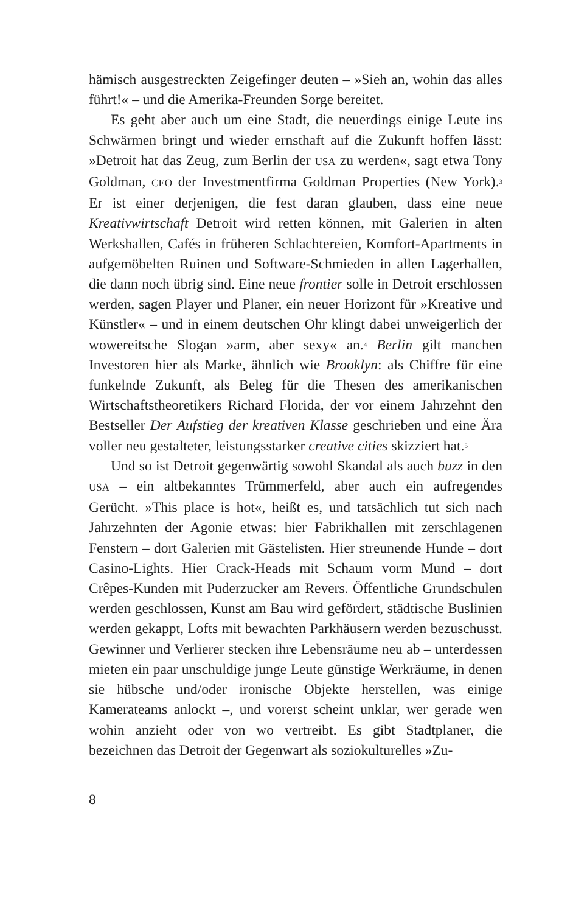hämisch ausgestreckten Zeigefinger deuten – »Sieh an, wohin das alles führt!« – und die Amerika-Freunden Sorge bereitet.
Es geht aber auch um eine Stadt, die neuerdings einige Leute ins Schwärmen bringt und wieder ernsthaft auf die Zukunft hoffen lässt: »Detroit hat das Zeug, zum Berlin der USA zu werden«, sagt etwa Tony Goldman, CEO der Investmentfirma Goldman Properties (New York).<sup>3</sup> Er ist einer derjenigen, die fest daran glauben, dass eine neue Kreativwirtschaft Detroit wird retten können, mit Galerien in alten Werkshallen, Cafés in früheren Schlachtereien, Komfort-Apartments in aufgemöbelten Ruinen und Software-Schmieden in allen Lagerhallen, die dann noch übrig sind. Eine neue frontier solle in Detroit erschlossen werden, sagen Player und Planer, ein neuer Horizont für »Kreative und Künstler« – und in einem deutschen Ohr klingt dabei unweigerlich der wowereitsche Slogan »arm, aber sexy« an.<sup>4</sup> Berlin gilt manchen Investoren hier als Marke, ähnlich wie Brooklyn: als Chiffre für eine funkelnde Zukunft, als Beleg für die Thesen des amerikanischen Wirtschaftstheoretikers Richard Florida, der vor einem Jahrzehnt den Bestseller Der Aufstieg der kreativen Klasse geschrieben und eine Ära voller neu gestalteter, leistungsstarker creative cities skizziert hat.<sup>5</sup>
Und so ist Detroit gegenwärtig sowohl Skandal als auch buzz in den USA – ein altbekanntes Trümmerfeld, aber auch ein aufregendes Gerücht. »This place is hot«, heißt es, und tatsächlich tut sich nach Jahrzehnten der Agonie etwas: hier Fabrikhallen mit zerschlagenen Fenstern – dort Galerien mit Gästelisten. Hier streunende Hunde – dort Casino-Lights. Hier Crack-Heads mit Schaum vorm Mund – dort Crêpes-Kunden mit Puderzucker am Revers. Öffentliche Grundschulen werden geschlossen, Kunst am Bau wird gefördert, städtische Buslinien werden gekappt, Lofts mit bewachten Parkhäusern werden bezuschusst. Gewinner und Verlierer stecken ihre Lebensräume neu ab – unterdessen mieten ein paar unschuldige junge Leute günstige Werkräume, in denen sie hübsche und/oder ironische Objekte herstellen, was einige Kamerateams anlockt –, und vorerst scheint unklar, wer gerade wen wohin anzieht oder von wo vertreibt. Es gibt Stadtplaner, die bezeichnen das Detroit der Gegenwart als soziokulturelles »Zu-
8